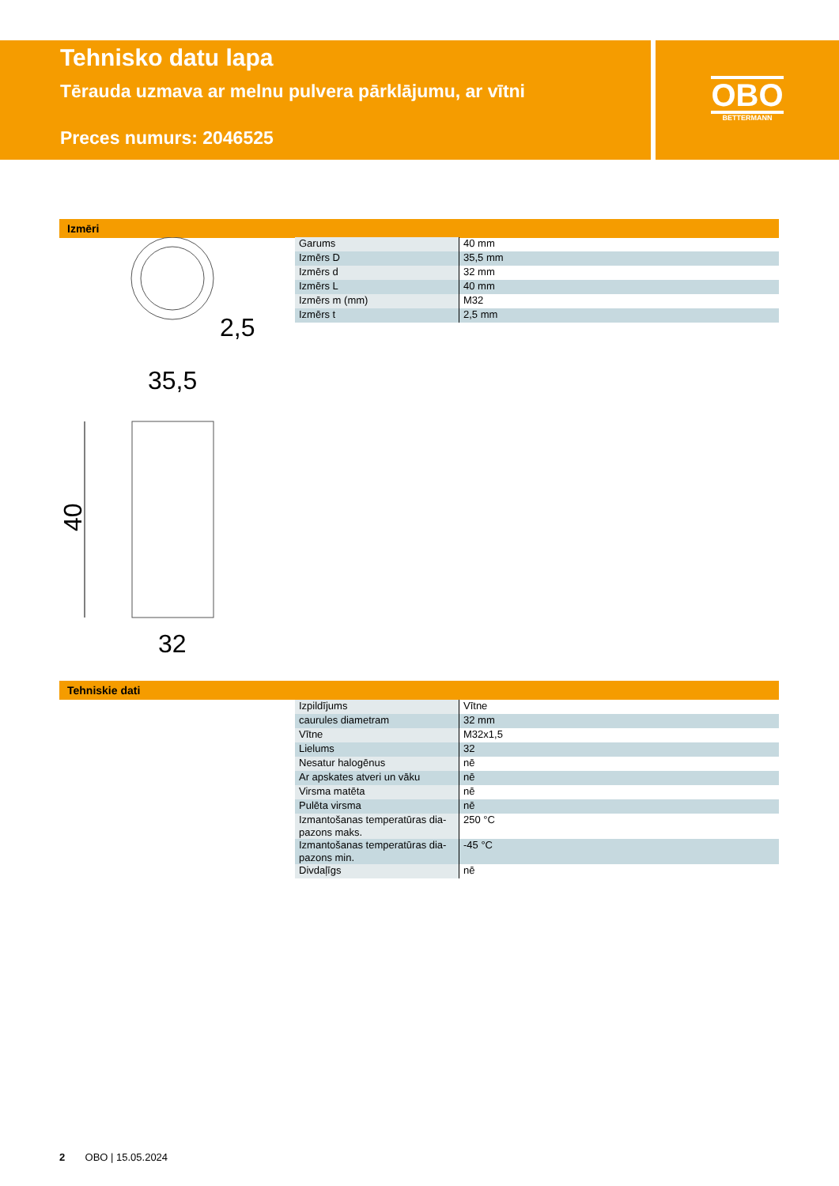Tehnisko datu lapa
Tērauda uzmava ar melnu pulvera pārklājumu, ar vītni
Preces numurs: 2046525
OBO
BETTERMANN
Izmēri
2,5
35,5
40
32
| Garums | 40 mm |
| Izmērs D | 35,5 mm |
| Izmērs d | 32 mm |
| Izmērs L | 40 mm |
| Izmērs m (mm) | M32 |
| Izmērs t | 2,5 mm |
Tehniskie dati
| Izpildījums | Vītne |
| caurules diametram | 32 mm |
| Vītne | M32x1,5 |
| Lielums | 32 |
| Nesatur halogēnus | nē |
| Ar apskates atveri un vāku | nē |
| Virsma matēta | nē |
| Pulēta virsma | nē |
| Izmantošanas temperatūras dia-pazons maks. | 250 °C |
| Izmantošanas temperatūras dia-pazons min. | -45 °C |
| Divdaļīgs | nē |
2 OBO | 15.05.2024